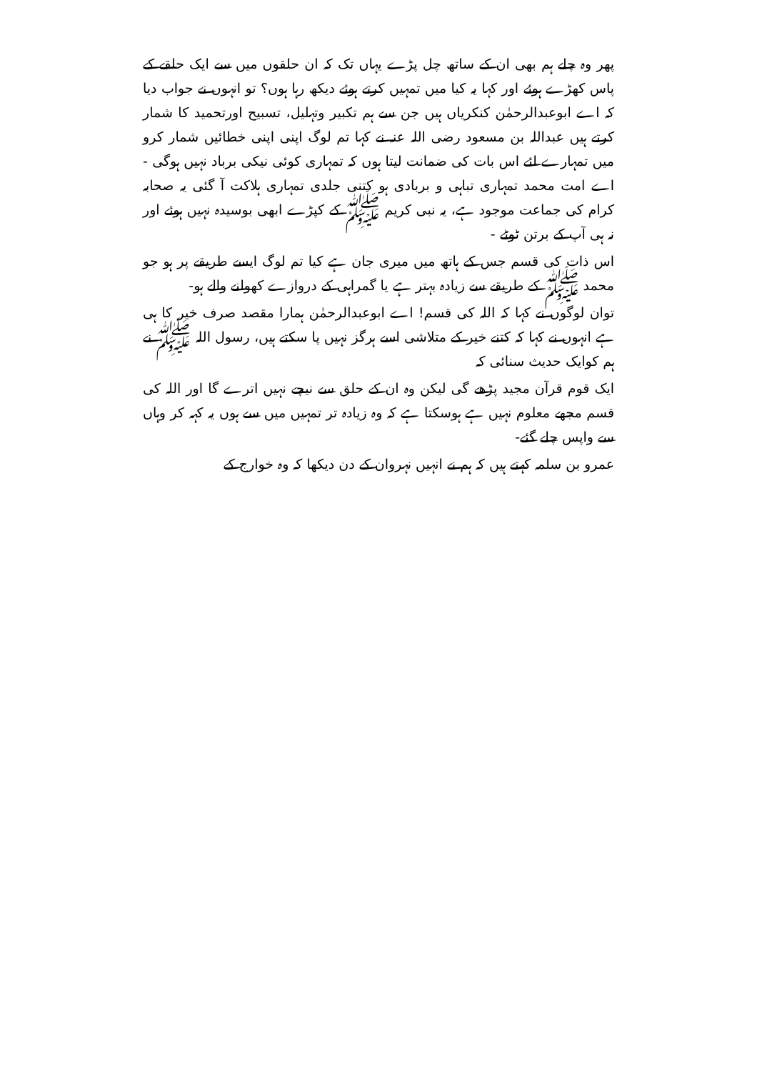پھر وہ چلے ہم بھی ان کے ساتھ چل پڑے یہاں تک کہ ان حلقوں میں سے ایک حلقے کے پاس کھڑے ہوئے اور کہا یہ کیا میں تمہیں کرتے ہوئے دیکھ رہا ہوں؟ تو انہوں نے جواب دیا کہ اے ابوعبدالرحمٰن کنکریاں ہیں جن سے ہم تکبیر وتہلیل، تسبیح اورتحمید کا شمار کرتے ہیں عبداللہ بن مسعود رضی اللہ عنہ نے کہا تم لوگ اپنی اپنی خطائیں شمار کرو میں تمہارے لئے اس بات کی ضمانت لیتا ہوں کہ تمہاری کوئی نیکی برباد نہیں ہوگی - اے امت محمد تمہاری تباہی و بربادی ہو کتنی جلدی تمہاری ہلاکت آ گئی یہ صحابہ کرام کی جماعت موجود ہے، یہ نبی کریم ﷺ کے کپڑے ابھی بوسیدہ نہیں ہوئے اور نہ ہی آپ کے برتن ٹوٹے -
اس ذات کی قسم جس کے ہاتھ میں میری جان ہے کیا تم لوگ ایسے طریقے پر ہو جو محمد ﷺ کے طریقے سے زیادہ بہتر ہے یا گمراہی کے دروازے کھولنے والے ہو-
توان لوگوں نے کہا کہ اللہ کی قسم! اے ابوعبدالرحمٰن ہمارا مقصد صرف خیر کا ہی ہے انہوں نے کہا کہ کتنے خیر کے متلاشی اسے ہرگز نہیں پا سکتے ہیں، رسول اللہ ﷺ نے ہم کوایک حدیث سنائی کہ
ایک قوم قرآن مجید پڑھے گی لیکن وہ ان کے حلق سے نیچے نہیں اترے گا اور اللہ کی قسم مجھے معلوم نہیں ہے ہوسکتا ہے کہ وہ زیادہ تر تمہیں میں سے ہوں یہ کہہ کر وہاں سے واپس چلے گئے-
عمرو بن سلمہ کہتے ہیں کہ ہم نے انہیں نہروان کے دن دیکھا کہ وہ خوارج کے